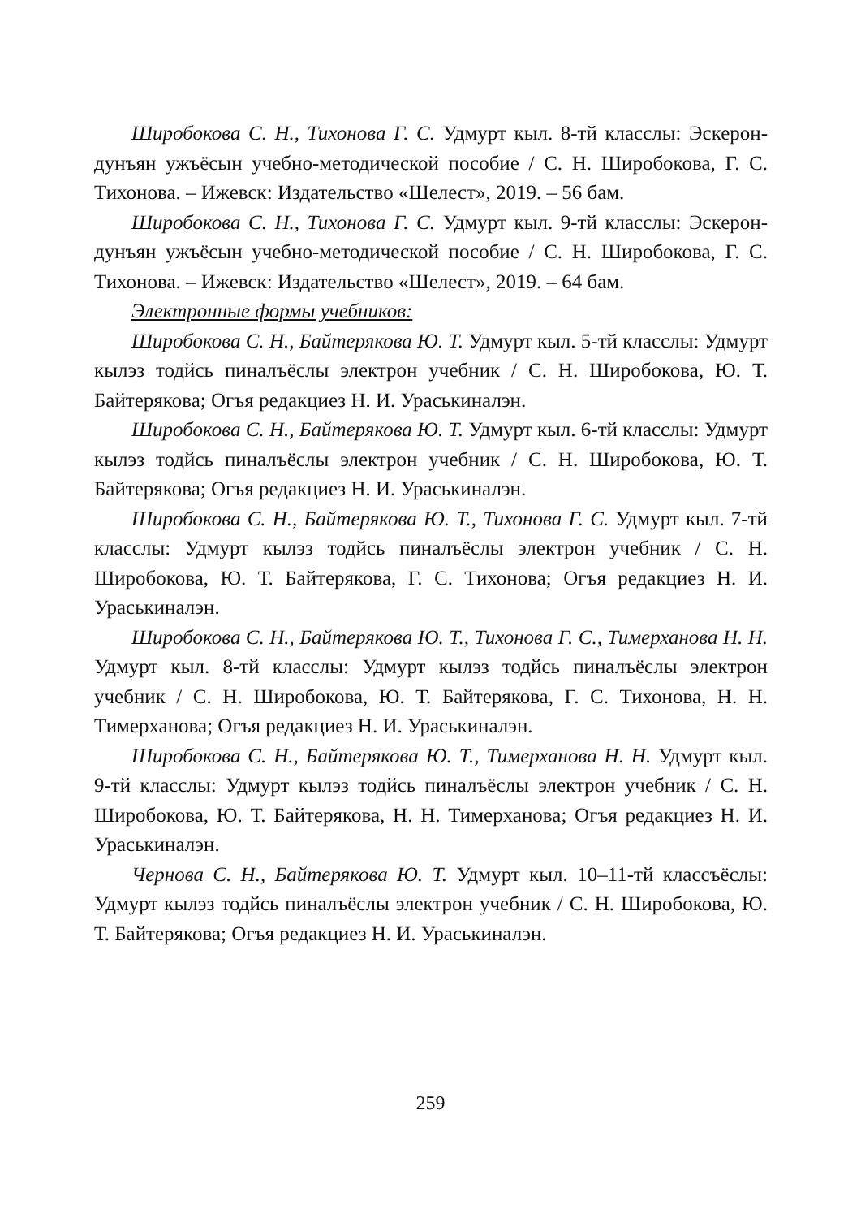Широбокова С. Н., Тихонова Г. С. Удмурт кыл. 8-тй класслы: Эскерон-дунъян ужъёсын учебно-методической пособие / С. Н. Широбокова, Г. С. Тихонова. – Ижевск: Издательство «Шелест», 2019. – 56 бам.
Широбокова С. Н., Тихонова Г. С. Удмурт кыл. 9-тй класслы: Эскерон-дунъян ужъёсын учебно-методической пособие / С. Н. Широбокова, Г. С. Тихонова. – Ижевск: Издательство «Шелест», 2019. – 64 бам.
Электронные формы учебников:
Широбокова С. Н., Байтерякова Ю. Т. Удмурт кыл. 5-тй класслы: Удмурт кылэз тодйсь пиналъёслы электрон учебник / С. Н. Широбокова, Ю. Т. Байтерякова; Огъя редакциез Н. И. Ураськиналэн.
Широбокова С. Н., Байтерякова Ю. Т. Удмурт кыл. 6-тй класслы: Удмурт кылэз тодйсь пиналъёслы электрон учебник / С. Н. Широбокова, Ю. Т. Байтерякова; Огъя редакциез Н. И. Ураськиналэн.
Широбокова С. Н., Байтерякова Ю. Т., Тихонова Г. С. Удмурт кыл. 7-тй класслы: Удмурт кылэз тодйсь пиналъёслы электрон учебник / С. Н. Широбокова, Ю. Т. Байтерякова, Г. С. Тихонова; Огъя редакциез Н. И. Ураськиналэн.
Широбокова С. Н., Байтерякова Ю. Т., Тихонова Г. С., Тимерханова Н. Н. Удмурт кыл. 8-тй класслы: Удмурт кылэз тодйсь пиналъёслы электрон учебник / С. Н. Широбокова, Ю. Т. Байтерякова, Г. С. Тихонова, Н. Н. Тимерханова; Огъя редакциез Н. И. Ураськиналэн.
Широбокова С. Н., Байтерякова Ю. Т., Тимерханова Н. Н. Удмурт кыл. 9-тй класслы: Удмурт кылэз тодйсь пиналъёслы электрон учебник / С. Н. Широбокова, Ю. Т. Байтерякова, Н. Н. Тимерханова; Огъя редакциез Н. И. Ураськиналэн.
Чернова С. Н., Байтерякова Ю. Т. Удмурт кыл. 10–11-тй классъёслы: Удмурт кылэз тодйсь пиналъёслы электрон учебник / С. Н. Широбокова, Ю. Т. Байтерякова; Огъя редакциез Н. И. Ураськиналэн.
259